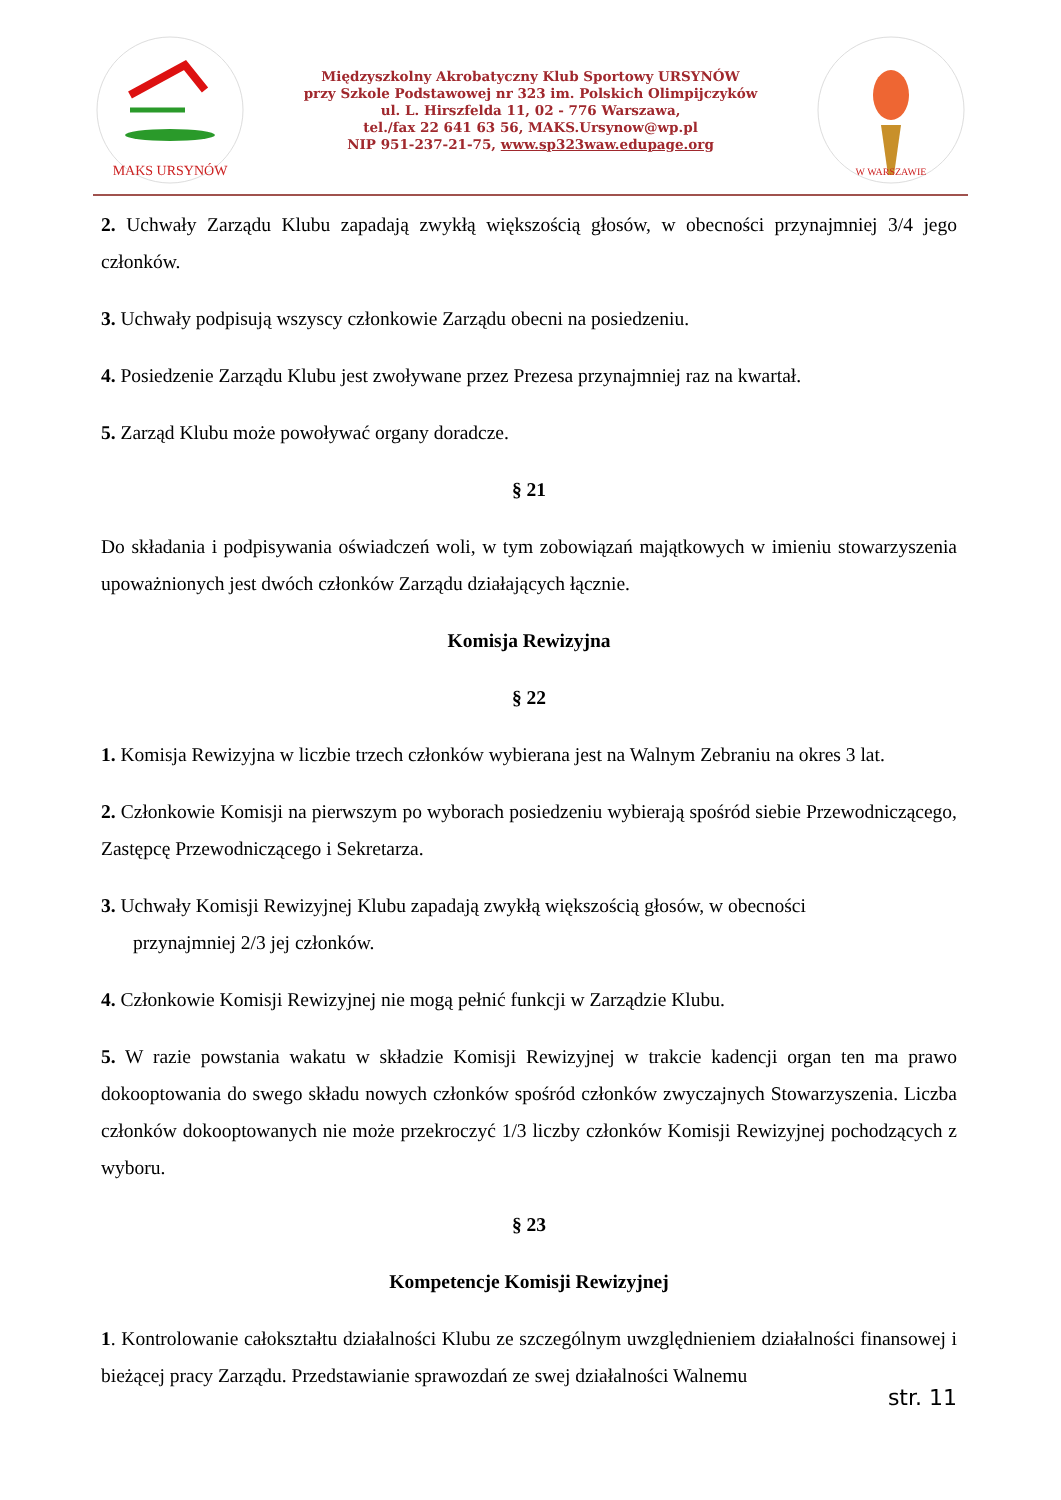MAKS URSYNÓW
Międzyszkolny Akrobatyczny Klub Sportowy URSYNÓW
przy Szkole Podstawowej nr 323 im. Polskich Olimpijczyków
ul. L. Hirszfelda 11, 02 - 776 Warszawa,
tel./fax 22 641 63 56, MAKS.Ursynow@wp.pl
NIP 951-237-21-75, www.sp323waw.edupage.org
W WARSZAWIE
2. Uchwały Zarządu Klubu zapadają zwykłą większością głosów, w obecności przynajmniej 3/4 jego członków.
3. Uchwały podpisują wszyscy członkowie Zarządu obecni na posiedzeniu.
4. Posiedzenie Zarządu Klubu jest zwoływane przez Prezesa przynajmniej raz na kwartał.
5. Zarząd Klubu może powoływać organy doradcze.
§ 21
Do składania i podpisywania oświadczeń woli, w tym zobowiązań majątkowych w imieniu stowarzyszenia upoważnionych jest dwóch członków Zarządu działających łącznie.
Komisja Rewizyjna
§ 22
1. Komisja Rewizyjna w liczbie trzech członków wybierana jest na Walnym Zebraniu na okres 3 lat.
2. Członkowie Komisji na pierwszym po wyborach posiedzeniu wybierają spośród siebie Przewodniczącego, Zastępcę Przewodniczącego i Sekretarza.
3. Uchwały Komisji Rewizyjnej Klubu zapadają zwykłą większością głosów, w obecności
przynajmniej 2/3 jej członków.
4. Członkowie Komisji Rewizyjnej nie mogą pełnić funkcji w Zarządzie Klubu.
5. W razie powstania wakatu w składzie Komisji Rewizyjnej w trakcie kadencji organ ten ma prawo dokooptowania do swego składu nowych członków spośród członków zwyczajnych Stowarzyszenia. Liczba członków dokooptowanych nie może przekroczyć 1/3 liczby członków Komisji Rewizyjnej pochodzących z wyboru.
§ 23
Kompetencje Komisji Rewizyjnej
1. Kontrolowanie całokształtu działalności Klubu ze szczególnym uwzględnieniem działalności finansowej i bieżącej pracy Zarządu. Przedstawianie sprawozdań ze swej działalności Walnemu
str. 11